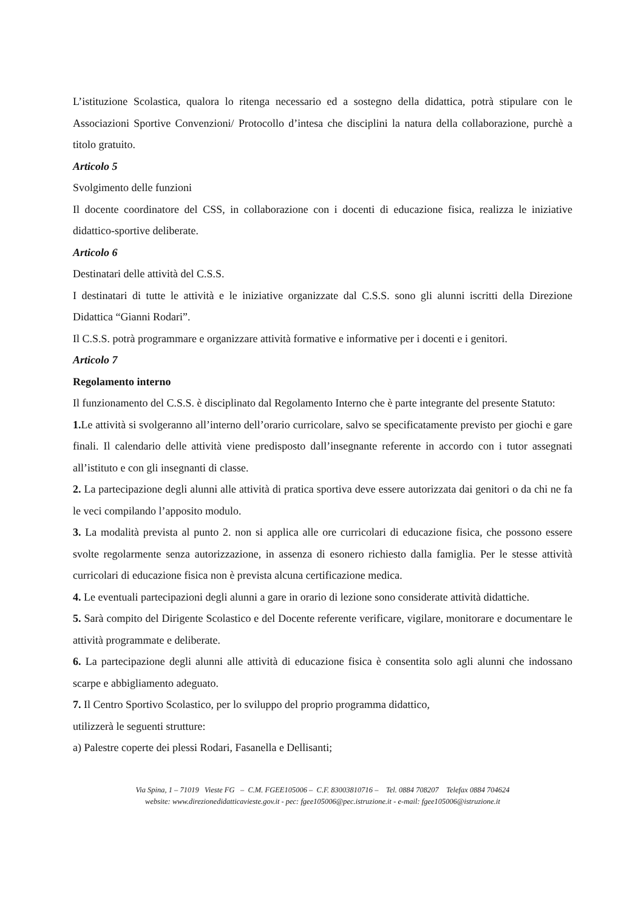L’istituzione Scolastica, qualora lo ritenga necessario ed a sostegno della didattica, potrà stipulare con le Associazioni Sportive Convenzioni/ Protocollo d’intesa che disciplini la natura della collaborazione, purchè a titolo gratuito.
Articolo 5
Svolgimento delle funzioni
Il docente coordinatore del CSS, in collaborazione con i docenti di educazione fisica, realizza le iniziative didattico-sportive deliberate.
Articolo 6
Destinatari delle attività del C.S.S.
I destinatari di tutte le attività e le iniziative organizzate dal C.S.S. sono gli alunni iscritti della Direzione Didattica “Gianni Rodari”.
Il C.S.S. potrà programmare e organizzare attività formative e informative per i docenti e i genitori.
Articolo 7
Regolamento interno
Il funzionamento del C.S.S. è disciplinato dal Regolamento Interno che è parte integrante del presente Statuto:
1. Le attività si svolgeranno all’interno dell’orario curricolare, salvo se specificatamente previsto per giochi e gare finali. Il calendario delle attività viene predisposto dall’insegnante referente in accordo con i tutor assegnati all’istituto e con gli insegnanti di classe.
2. La partecipazione degli alunni alle attività di pratica sportiva deve essere autorizzata dai genitori o da chi ne fa le veci compilando l’apposito modulo.
3. La modalità prevista al punto 2. non si applica alle ore curricolari di educazione fisica, che possono essere svolte regolarmente senza autorizzazione, in assenza di esonero richiesto dalla famiglia. Per le stesse attività curricolari di educazione fisica non è prevista alcuna certificazione medica.
4. Le eventuali partecipazioni degli alunni a gare in orario di lezione sono considerate attività didattiche.
5. Sarà compito del Dirigente Scolastico e del Docente referente verificare, vigilare, monitorare e documentare le attività programmate e deliberate.
6. La partecipazione degli alunni alle attività di educazione fisica è consentita solo agli alunni che indossano scarpe e abbigliamento adeguato.
7. Il Centro Sportivo Scolastico, per lo sviluppo del proprio programma didattico,
utilizzerà le seguenti strutture:
a) Palestre coperte dei plessi Rodari, Fasanella e Dellisanti;
Via Spina, 1 – 71019 Vieste FG – C.M. FGEE105006 – C.F. 83003810716 – Tel. 0884 708207 Telefax 0884 704624
website: www.direzionedidatticavieste.gov.it - pec: fgee105006@pec.istruzione.it - e-mail: fgee105006@istruzione.it